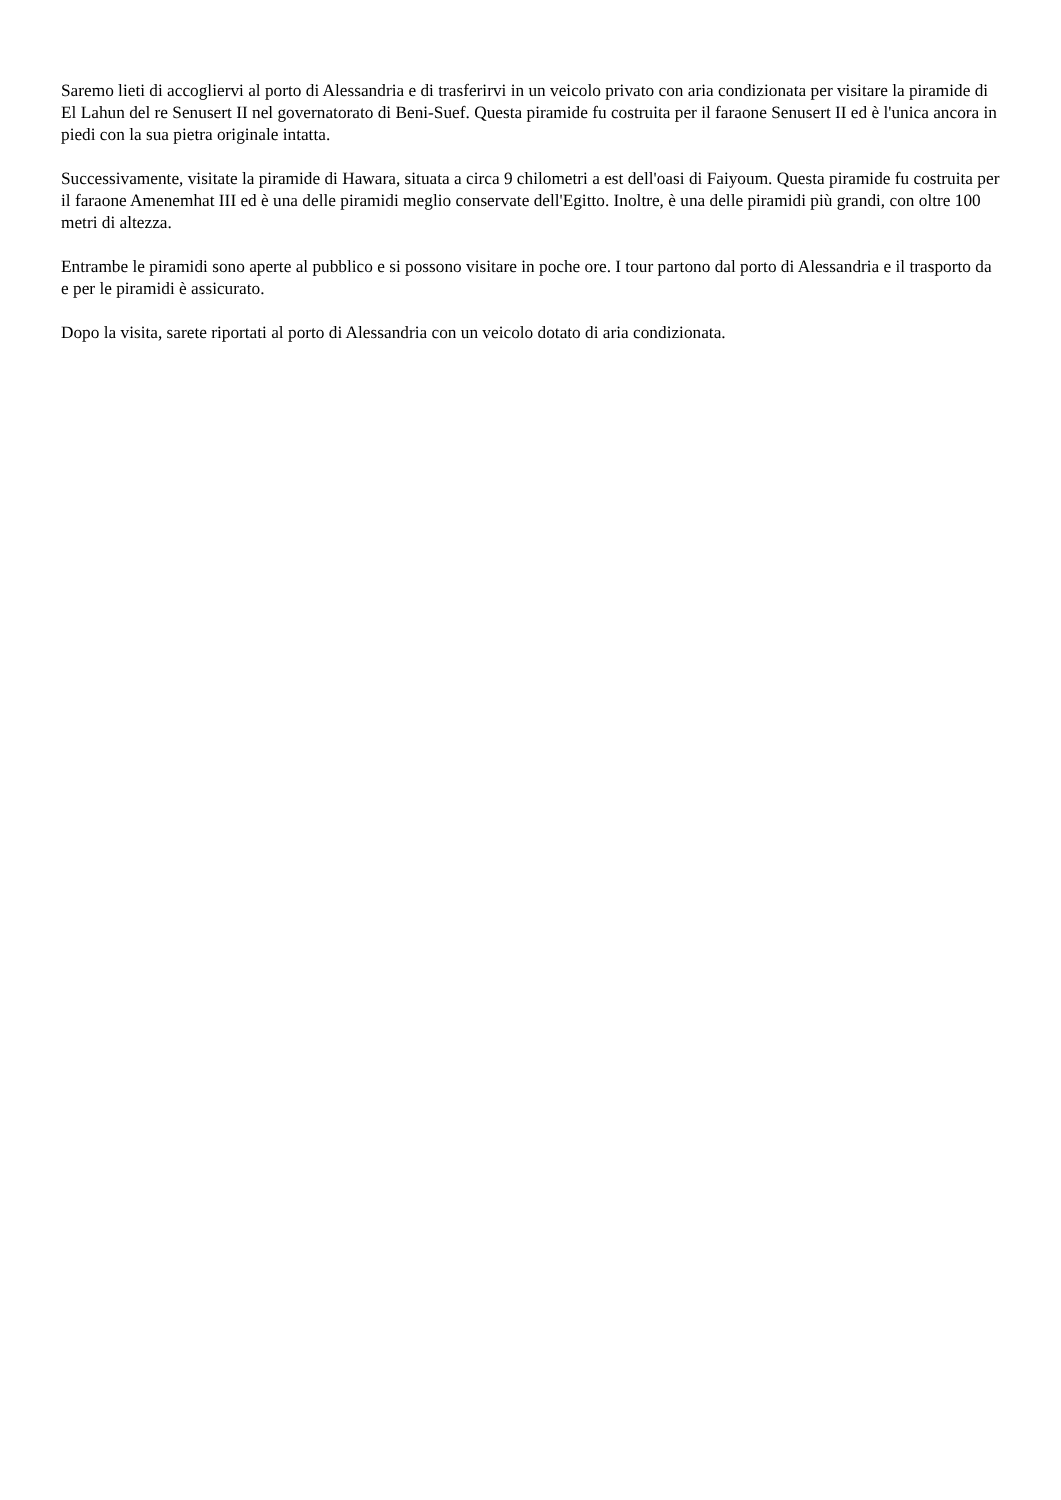Saremo lieti di accogliervi al porto di Alessandria e di trasferirvi in un veicolo privato con aria condizionata per visitare la piramide di El Lahun del re Senusert II nel governatorato di Beni-Suef. Questa piramide fu costruita per il faraone Senusert II ed è l'unica ancora in piedi con la sua pietra originale intatta.
Successivamente, visitate la piramide di Hawara, situata a circa 9 chilometri a est dell'oasi di Faiyoum. Questa piramide fu costruita per il faraone Amenemhat III ed è una delle piramidi meglio conservate dell'Egitto. Inoltre, è una delle piramidi più grandi, con oltre 100 metri di altezza.
Entrambe le piramidi sono aperte al pubblico e si possono visitare in poche ore. I tour partono dal porto di Alessandria e il trasporto da e per le piramidi è assicurato.
Dopo la visita, sarete riportati al porto di Alessandria con un veicolo dotato di aria condizionata.